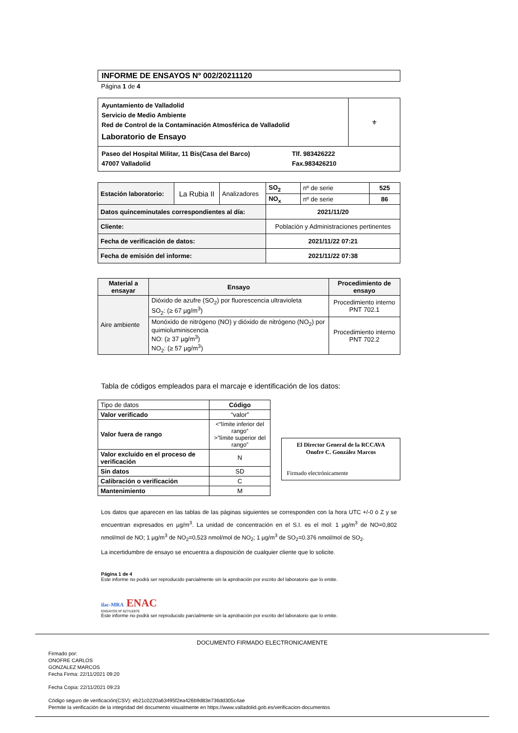INFORME DE ENSAYOS Nº 002/20211120
Página 1 de 4
| Ayuntamiento de Valladolid Servicio de Medio Ambiente Red de Control de la Contaminación Atmosférica de Valladolid Laboratorio de Ensayo | ⚜ |
| Paseo del Hospital Militar, 11 Bis(Casa del Barco) 47007 Valladolid Tlf. 983426222 Fax.983426210 | |
| Estación laboratorio: | La Rubia II | Analizadores | SO<sub>2</sub> | nº de serie | 525 |
| | | | NO<sub>x</sub> | nº de serie | 86 |
| Datos quinceminutales correspondientes al día: | | | 2021/11/20 | | |
| Cliente: | | | Población y Administraciones pertinentes | | |
| Fecha de verificación de datos: | | | 2021/11/22 07:21 | | |
| Fecha de emisión del informe: | | | 2021/11/22 07:38 | | |
| Material a ensayar | Ensayo | Procedimiento de ensayo |
| --- | --- | --- |
| Aire ambiente | Dióxido de azufre (SO<sub>2</sub>) por fluorescencia ultravioleta SO<sub>2</sub>: (≥ 67 µg/m<sup>3</sup>) | Procedimiento interno PNT 702.1 |
| | Monóxido de nitrógeno (NO) y dióxido de nitrógeno (NO<sub>2</sub>) por quimioluminiscencia NO: (≥ 37 µg/m<sup>3</sup>) NO<sub>2</sub>: (≥ 57 µg/m<sup>3</sup>) | Procedimiento interno PNT 702.2 |
Tabla de códigos empleados para el marcaje e identificación de los datos:
| Tipo de datos | Código |
| --- | --- |
| Valor verificado | “valor” |
| Valor fuera de rango | <“límite inferior del rango” >”límite superior del rango” |
| Valor excluido en el proceso de verificación | N |
| Sin datos | SD |
| Calibración o verificación | C |
| Mantenimiento | M |
El Director General de la RCCAVA
Onofre C. González Marcos
Firmado electrónicamente
Los datos que aparecen en las tablas de las páginas siguientes se corresponden con la hora UTC +/-0 ó Z y se encuentran expresados en µg/m<sup>3</sup>. La unidad de concentración en el S.I. es el mol: 1 µg/m<sup>3</sup> de NO=0,802 nmol/mol de NO; 1 µg/m<sup>3</sup> de NO<sub>2</sub>=0,523 nmol/mol de NO<sub>2</sub>; 1 µg/m<sup>3</sup> de SO<sub>2</sub>=0.376 nmol/mol de SO<sub>2</sub>.
La incertidumbre de ensayo se encuentra a disposición de cualquier cliente que lo solicite.
Página 1 de 4
Este informe no podrá ser reproducido parcialmente sin la aprobación por escrito del laboratorio que lo emite.
ilac-MRA ENAC
ENSAYOS Nº 627/LE870
Este informe no podrá ser reproducido parcialmente sin la aprobación por escrito del laboratorio que lo emite.
DOCUMENTO FIRMADO ELECTRONICAMENTE
Firmado por:
ONOFRE CARLOS
GONZALEZ MARCOS
Fecha Firma: 22/11/2021 09:20
Fecha Copia: 22/11/2021 09:23
Código seguro de verificación(CSV): eb21c0220a63495f2ea426b9d83e736dd305c4ae
Permite la verificación de la integridad del documento visualmente en https://www.valladolid.gob.es/verificacion-documentos